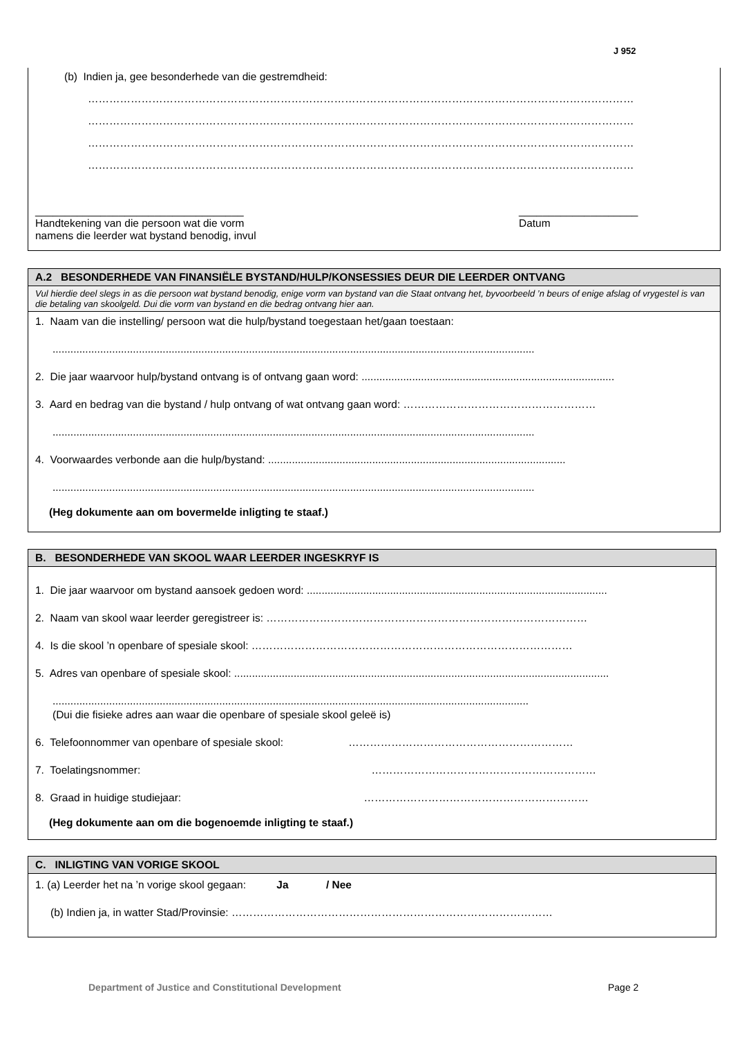J 952
(b) Indien ja, gee besonderhede van die gestremdheid:
………………………………………………………………………………………………………………………………………
………………………………………………………………………………………………………………………………………
………………………………………………………………………………………………………………………………………
………………………………………………………………………………………………………………………………………
___________________________________
Handtekening van die persoon wat die vorm
namens die leerder wat bystand benodig, invul
____________________
Datum
A.2 BESONDERHEDE VAN FINANSIËLE BYSTAND/HULP/KONSESSIES DEUR DIE LEERDER ONTVANG
Vul hierdie deel slegs in as die persoon wat bystand benodig, enige vorm van bystand van die Staat ontvang het, byvoorbeeld ’n beurs of enige afslag of vrygestel is van die betaling van skoolgeld. Dui die vorm van bystand en die bedrag ontvang hier aan.
1. Naam van die instelling/ persoon wat die hulp/bystand toegestaan het/gaan toestaan:
..................................................................................................................................................................
2. Die jaar waarvoor hulp/bystand ontvang is of ontvang gaan word: .....................................................................................
3. Aard en bedrag van die bystand / hulp ontvang of wat ontvang gaan word: ………………………………………………
..................................................................................................................................................................
4. Voorwaardes verbonde aan die hulp/bystand: ....................................................................................................
..................................................................................................................................................................
(Heg dokumente aan om bovermelde inligting te staaf.)
B. BESONDERHEDE VAN SKOOL WAAR LEERDER INGESKRYF IS
1. Die jaar waarvoor om bystand aansoek gedoen word: .....................................................................................................
2. Naam van skool waar leerder geregistreer is: ………………………………………………………………………………
4. Is die skool ’n openbare of spesiale skool: ………………………………………………………………………………
5. Adres van openbare of spesiale skool: ..............................................................................................................................
................................................................................................................................................................
(Dui die fisieke adres aan waar die openbare of spesiale skool geleë is)
6. Telefoonnommer van openbare of spesiale skool: ………………………………………………………
7. Toelatingsnommer: ………………………………………………………
8. Graad in huidige studiejaar: ………………………………………………………
(Heg dokumente aan om die bogenoemde inligting te staaf.)
C. INLIGTING VAN VORIGE SKOOL
1. (a) Leerder het na ’n vorige skool gegaan: Ja / Nee
(b) Indien ja, in watter Stad/Provinsie: ………………………………………………………………………………
Department of Justice and Constitutional Development
Page 2